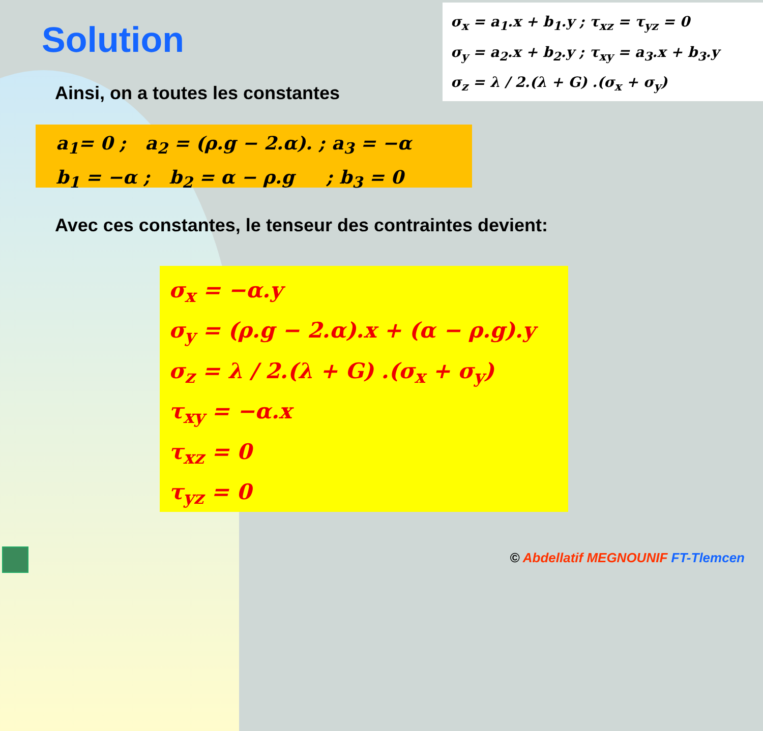Solution
σ<sub>x</sub> = a<sub>1</sub>.x + b<sub>1</sub>.y ; τ<sub>xz</sub> = τ<sub>yz</sub> = 0
σ<sub>y</sub> = a<sub>2</sub>.x + b<sub>2</sub>.y ; τ<sub>xy</sub> = a<sub>3</sub>.x + b<sub>3</sub>.y
σ<sub>z</sub> = λ / 2.(λ + G) .(σ<sub>x</sub> + σ<sub>y</sub>)
Ainsi, on a toutes les constantes
a<sub>1</sub>= 0 ; a<sub>2</sub> = (ρ.g − 2.α). ; a<sub>3</sub> = −α
b<sub>1</sub> = −α ; b<sub>2</sub> = α − ρ.g ; b<sub>3</sub> = 0
Avec ces constantes, le tenseur des contraintes devient:
σ<sub>x</sub> = −α.y
σ<sub>y</sub> = (ρ.g − 2.α).x + (α − ρ.g).y
σ<sub>z</sub> = λ / 2.(λ + G) .(σ<sub>x</sub> + σ<sub>y</sub>)
τ<sub>xy</sub> = −α.x
τ<sub>xz</sub> = 0
τ<sub>yz</sub> = 0
© Abdellatif MEGNOUNIF FT-Tlemcen